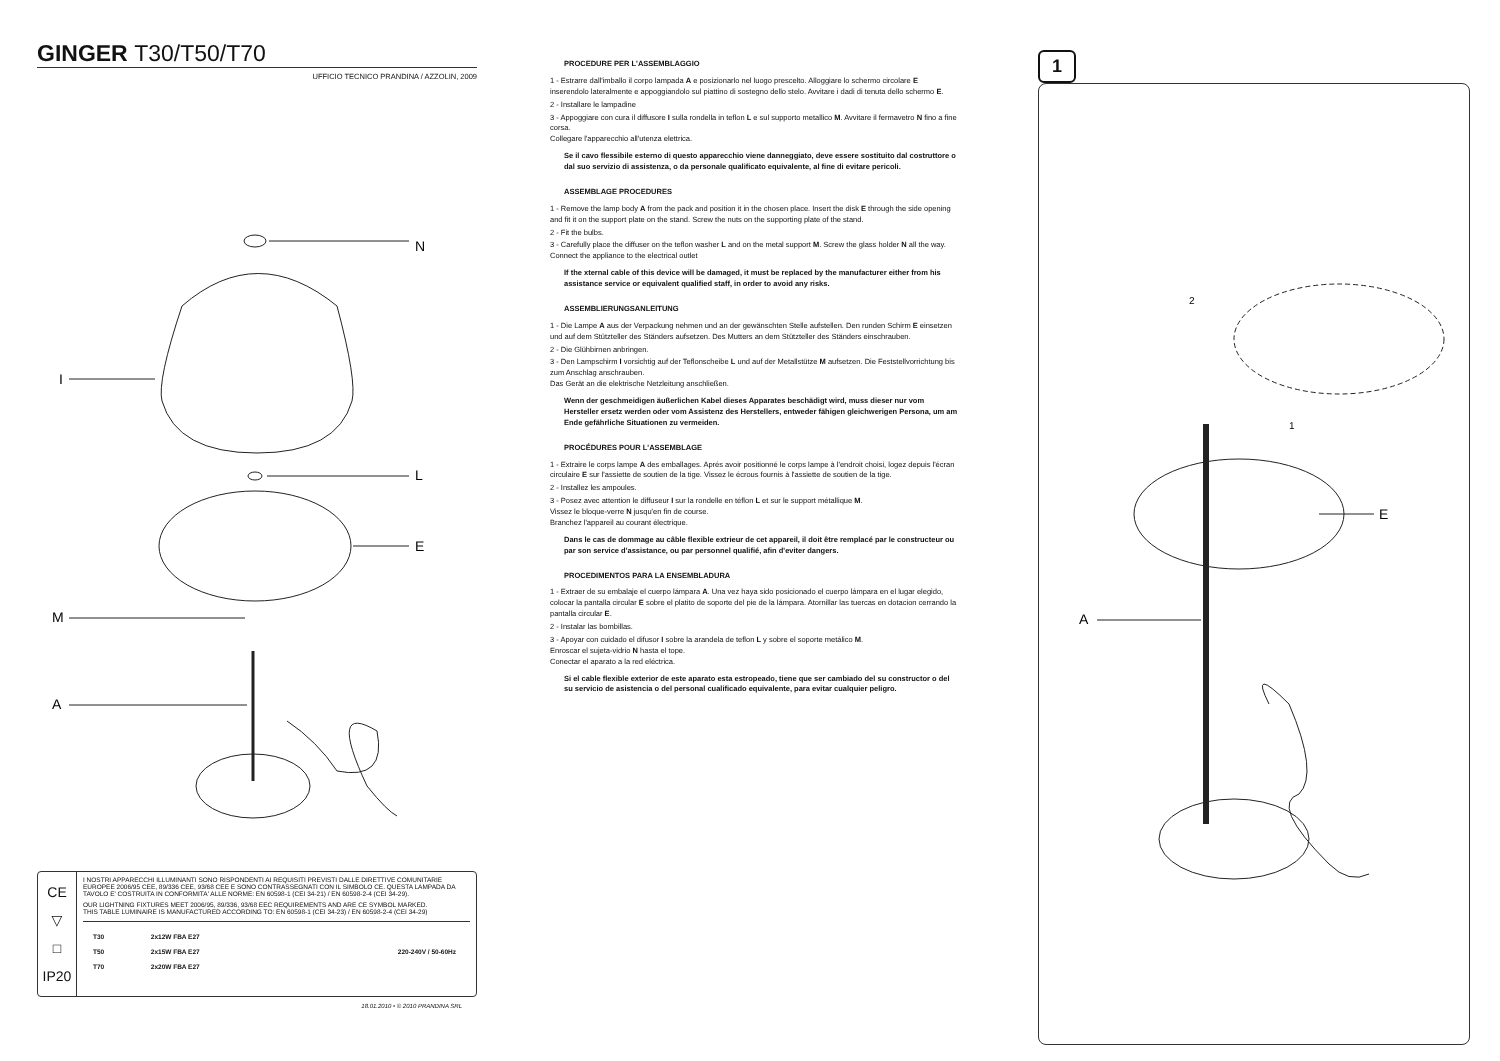GINGER T30/T50/T70
UFFICIO TECNICO PRANDINA / AZZOLIN, 2009
N
I
L
E
M
A
CE
▽
□
IP20
I NOSTRI APPARECCHI ILLUMINANTI SONO RISPONDENTI AI REQUISITI PREVISTI DALLE DIRETTIVE COMUNITARIE EUROPEE 2006/95 CEE, 89/336 CEE, 93/68 CEE E SONO CONTRASSEGNATI CON IL SIMBOLO CE. QUESTA LAMPADA DA TAVOLO E' COSTRUITA IN CONFORMITA' ALLE NORME: EN 60598-1 (CEI 34-21) / EN 60598-2-4 (CEI 34-29).
OUR LIGHTNING FIXTURES MEET 2006/95, 89/336, 93/68 EEC REQUIREMENTS AND ARE CE SYMBOL MARKED.
THIS TABLE LUMINAIRE IS MANUFACTURED ACCORDING TO: EN 60598-1 (CEI 34-23) / EN 60598-2-4 (CEI 34-29)
| T30 | 2x12W FBA E27 | |
| T50 | 2x15W FBA E27 | 220-240V / 50-60Hz |
| T70 | 2x20W FBA E27 | |
18.01.2010 • © 2010 PRANDINA SRL
PROCEDURE PER L'ASSEMBLAGGIO
1 - Estrarre dall'imballo il corpo lampada A e posizionarlo nel luogo prescelto. Alloggiare lo schermo circolare E inserendolo lateralmente e appoggiandolo sul piattino di sostegno dello stelo. Avvitare i dadi di tenuta dello schermo E.
2 - Installare le lampadine
3 - Appoggiare con cura il diffusore I sulla rondella in teflon L e sul supporto metallico M. Avvitare il fermavetro N fino a fine corsa.
Collegare l'apparecchio all'utenza elettrica.
Se il cavo flessibile esterno di questo apparecchio viene danneggiato, deve essere sostituito dal costruttore o dal suo servizio di assistenza, o da personale qualificato equivalente, al fine di evitare pericoli.
ASSEMBLAGE PROCEDURES
1 - Remove the lamp body A from the pack and position it in the chosen place. Insert the disk E through the side opening and fit it on the support plate on the stand. Screw the nuts on the supporting plate of the stand.
2 - Fit the bulbs.
3 - Carefully place the diffuser on the teflon washer L and on the metal support M. Screw the glass holder N all the way.
Connect the appliance to the electrical outlet
If the xternal cable of this device will be damaged, it must be replaced by the manufacturer either from his assistance service or equivalent qualified staff, in order to avoid any risks.
ASSEMBLIERUNGSANLEITUNG
1 - Die Lampe A aus der Verpackung nehmen und an der gewänschten Stelle aufstellen. Den runden Schirm E einsetzen und auf dem Stützteller des Ständers aufsetzen. Des Mutters an dem Stützteller des Ständers einschrauben.
2 - Die Glühbirnen anbringen.
3 - Den Lampschirm I vorsichtig auf der Teflonscheibe L und auf der Metallstütze M aufsetzen. Die Feststellvorrichtung bis zum Anschlag anschrauben.
Das Gerät an die elektrische Netzleitung anschließen.
Wenn der geschmeidigen äußerlichen Kabel dieses Apparates beschädigt wird, muss dieser nur vom Hersteller ersetz werden oder vom Assistenz des Herstellers, entweder fähigen gleichwerigen Persona, um am Ende gefährliche Situationen zu vermeiden.
PROCÉDURES POUR L'ASSEMBLAGE
1 - Extraire le corps lampe A des emballages. Aprés avoir positionné le corps lampe à l'endroit choisi, logez depuis l'écran circulaire E sur l'assiette de soutien de la tige. Vissez le écrous fournis à l'assiette de soutien de la tige.
2 - Installez les ampoules.
3 - Posez avec attention le diffuseur I sur la rondelle en téflon L et sur le support métallique M.
Vissez le bloque-verre N jusqu'en fin de course.
Branchez l'appareil au courant électrique.
Dans le cas de dommage au câble flexible extrieur de cet appareil, il doit être remplacé par le constructeur ou par son service d'assistance, ou par personnel qualifié, afin d'eviter dangers.
PROCEDIMENTOS PARA LA ENSEMBLADURA
1 - Extraer de su embalaje el cuerpo lámpara A. Una vez haya sido posicionado el cuerpo lámpara en el lugar elegido, colocar la pantalla circular E sobre el platito de soporte del pie de la lámpara. Atornillar las tuercas en dotacion cerrando la pantalla circular E.
2 - Instalar las bombillas.
3 - Apoyar con cuidado el difusor I sobre la arandela de teflon L y sobre el soporte metálico M.
Enroscar el sujeta-vidrio N hasta el tope.
Conectar el aparato a la red eléctrica.
Si el cable flexible exterior de este aparato esta estropeado, tiene que ser cambiado del su constructor o del su servicio de asistencia o del personal cualificado equivalente, para evitar cualquier peligro.
1
2
1
E
A